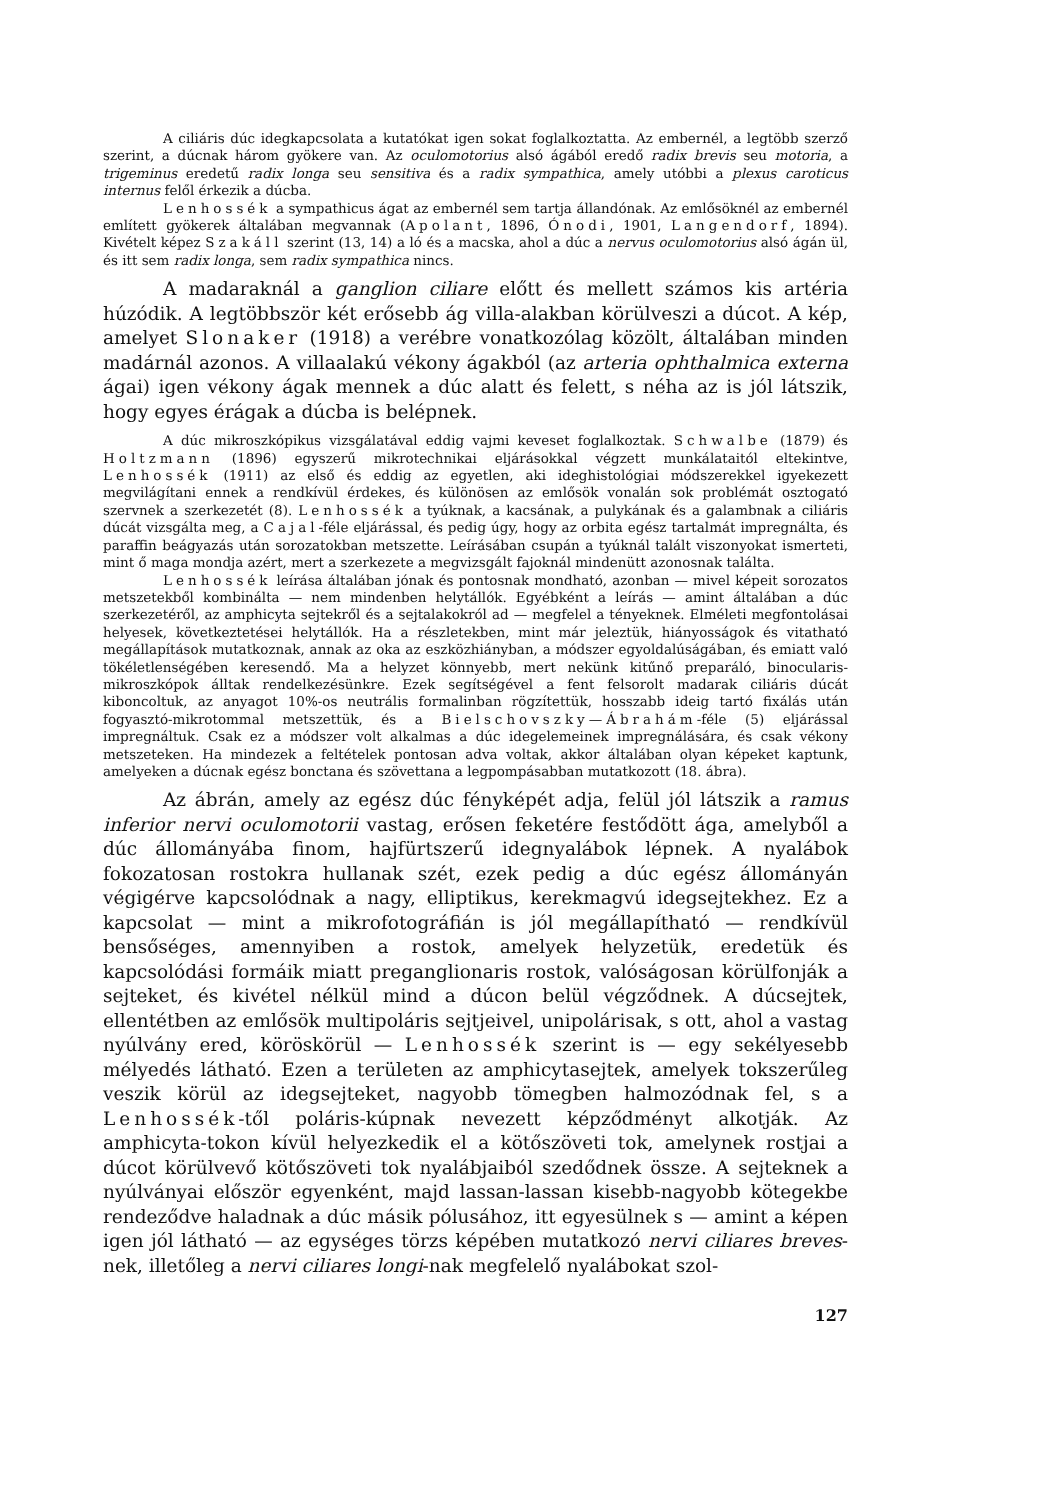A ciliáris dúc idegkapcsolata a kutatókat igen sokat foglalkoztatta. Az embernél, a legtöbb szerző szerint, a dúcnak három gyökere van. Az oculomotorius alsó ágából eredő radix brevis seu motoria, a trigeminus eredetű radix longa seu sensitiva és a radix sympathica, amely utóbbi a plexus caroticus internus felől érkezik a dúcba.
Lenhossék a sympathicus ágat az embernél sem tartja állandónak. Az emlősöknél az embernél említett gyökerek általában megvannak (Apolant, 1896, Ónodi, 1901, Langendorf, 1894). Kivételt képez Szakáll szerint (13, 14) a ló és a macska, ahol a dúc a nervus oculomotorius alsó ágán ül, és itt sem radix longa, sem radix sympathica nincs.
A madaraknál a ganglion ciliare előtt és mellett számos kis artéria húzódik. A legtöbbször két erősebb ág villa-alakban körülveszi a dúcot. A kép, amelyet Slonaker (1918) a verébre vonatkozólag közölt, általában minden madárnál azonos. A villaalakú vékony ágakból (az arteria ophthalmica externa ágai) igen vékony ágak mennek a dúc alatt és felett, s néha az is jól látszik, hogy egyes érágak a dúcba is belépnek.
A dúc mikroszkópikus vizsgálatával eddig vajmi keveset foglalkoztak. Schwalbe (1879) és Holtzmann (1896) egyszerű mikrotechnikai eljárásokkal végzett munkálataitól eltekintve, Lenhossék (1911) az első és eddig az egyetlen, aki ideghistológiai módszerekkel igyekezett megvilágítani ennek a rendkívül érdekes, és különösen az emlősök vonalán sok problémát osztogató szervnek a szerkezetét (8). Lenhossék a tyúknak, a kacsának, a pulykának és a galambnak a ciliáris dúcát vizsgálta meg, a Cajal-féle eljárással, és pedig úgy, hogy az orbita egész tartalmát impregnálta, és paraffin beágyazás után sorozatokban metszette. Leírásában csupán a tyúknál talált viszonyokat ismerteti, mint ő maga mondja azért, mert a szerkezete a megvizsgált fajoknál mindenütt azonosnak találta.
Lenhossék leírása általában jónak és pontosnak mondható, azonban — mivel képeit sorozatos metszetekből kombinálta — nem mindenben helytállók. Egyébként a leírás — amint általában a dúc szerkezetéről, az amphicyta sejtekről és a sejtalakokról ad — megfelel a tényeknek. Elméleti megfontolásai helyesek, következtetései helytállók. Ha a részletekben, mint már jeleztük, hiányosságok és vitatható megállapítások mutatkoznak, annak az oka az eszközhiányban, a módszer egyoldalúságában, és emiatt való tökéletlenségében keresendő. Ma a helyzet könnyebb, mert nekünk kitűnő preparáló, binocularis-mikroszkópok álltak rendelkezésünkre. Ezek segítségével a fent felsorolt madarak ciliáris dúcát kiboncoltuk, az anyagot 10%-os neutrális formalinban rögzítettük, hosszabb ideig tartó fixálás után fogyasztó-mikrotommal metszettük, és a Bielschovszky—Ábrahám-féle (5) eljárással impregnáltuk. Csak ez a módszer volt alkalmas a dúc idegelemeinek impregnálására, és csak vékony metszeteken. Ha mindezek a feltételek pontosan adva voltak, akkor általában olyan képeket kaptunk, amelyeken a dúcnak egész bonctana és szövettana a legpompásabban mutatkozott (18. ábra).
Az ábrán, amely az egész dúc fényképét adja, felül jól látszik a ramus inferior nervi oculomotorii vastag, erősen feketére festődött ága, amelyből a dúc állományába finom, hajfürtszerű idegnyalábok lépnek. A nyalábok fokozatosan rostokra hullanak szét, ezek pedig a dúc egész állományán végigérve kapcsolódnak a nagy, elliptikus, kerekmagvú idegsejtekhez. Ez a kapcsolat — mint a mikrofotográfián is jól megállapítható — rendkívül bensőséges, amennyiben a rostok, amelyek helyzetük, eredetük és kapcsolódási formáik miatt preganglionaris rostok, valóságosan körülfonják a sejteket, és kivétel nélkül mind a dúcon belül végződnek. A dúcsejtek, ellentétben az emlősök multipoláris sejtjeivel, unipolárisak, s ott, ahol a vastag nyúlvány ered, köröskörül — Lenhossék szerint is — egy sekélyesebb mélyedés látható. Ezen a területen az amphicytasejtek, amelyek tokszerűleg veszik körül az idegsejteket, nagyobb tömegben halmozódnak fel, s a Lenhossék-től poláris-kúpnak nevezett képződményt alkotják. Az amphicyta-tokon kívül helyezkedik el a kötőszöveti tok, amelynek rostjai a dúcot körülvevő kötőszöveti tok nyalábjaiból szedődnek össze. A sejteknek a nyúlványai először egyenként, majd lassan-lassan kisebb-nagyobb kötegekbe rendeződve haladnak a dúc másik pólusához, itt egyesülnek s — amint a képen igen jól látható — az egységes törzs képében mutatkozó nervi ciliares breves-nek, illetőleg a nervi ciliares longi-nak megfelelő nyalábokat szol-
127